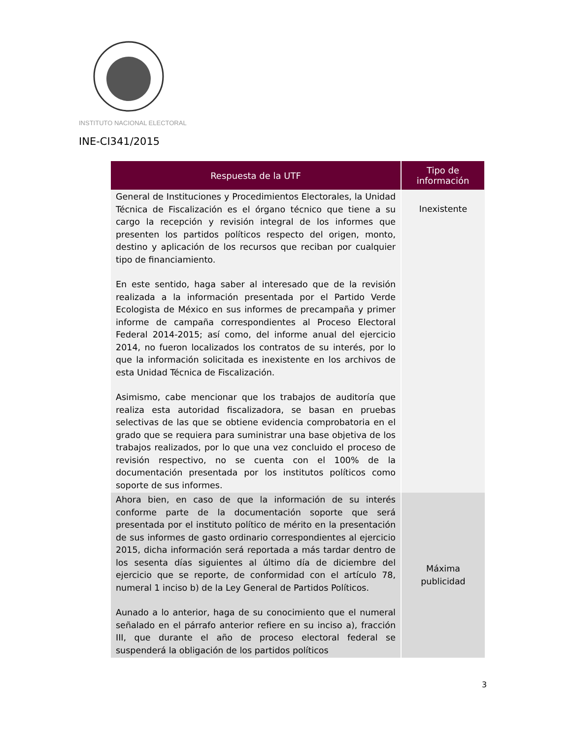INSTITUTO NACIONAL ELECTORAL
INE-CI341/2015
| Respuesta de la UTF | Tipo de información |
| --- | --- |
| General de Instituciones y Procedimientos Electorales, la Unidad Técnica de Fiscalización es el órgano técnico que tiene a su cargo la recepción y revisión integral de los informes que presenten los partidos políticos respecto del origen, monto, destino y aplicación de los recursos que reciban por cualquier tipo de financiamiento. En este sentido, haga saber al interesado que de la revisión realizada a la información presentada por el Partido Verde Ecologista de México en sus informes de precampaña y primer informe de campaña correspondientes al Proceso Electoral Federal 2014-2015; así como, del informe anual del ejercicio 2014, no fueron localizados los contratos de su interés, por lo que la información solicitada es inexistente en los archivos de esta Unidad Técnica de Fiscalización. Asimismo, cabe mencionar que los trabajos de auditoría que realiza esta autoridad fiscalizadora, se basan en pruebas selectivas de las que se obtiene evidencia comprobatoria en el grado que se requiera para suministrar una base objetiva de los trabajos realizados, por lo que una vez concluido el proceso de revisión respectivo, no se cuenta con el 100% de la documentación presentada por los institutos políticos como soporte de sus informes. | Inexistente |
| Ahora bien, en caso de que la información de su interés conforme parte de la documentación soporte que será presentada por el instituto político de mérito en la presentación de sus informes de gasto ordinario correspondientes al ejercicio 2015, dicha información será reportada a más tardar dentro de los sesenta días siguientes al último día de diciembre del ejercicio que se reporte, de conformidad con el artículo 78, numeral 1 inciso b) de la Ley General de Partidos Políticos. Aunado a lo anterior, haga de su conocimiento que el numeral señalado en el párrafo anterior refiere en su inciso a), fracción III, que durante el año de proceso electoral federal se suspenderá la obligación de los partidos políticos | Máxima publicidad |
3